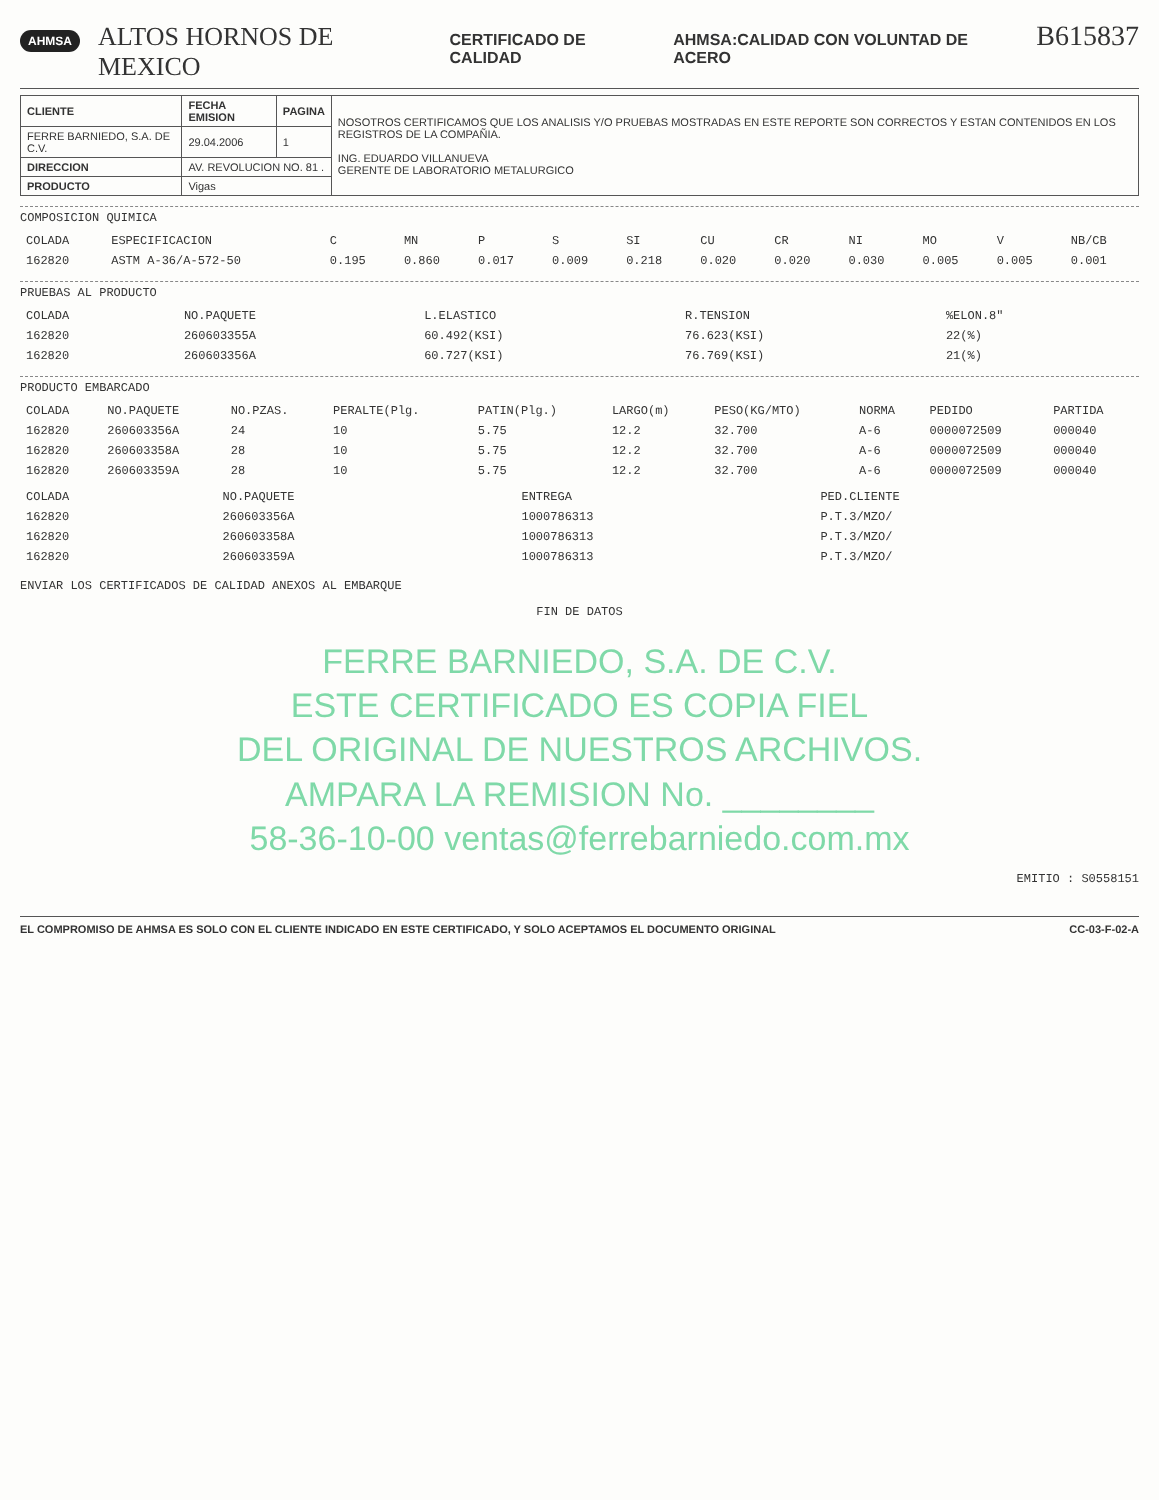AHMSA ALTOS HORNOS DE MEXICO CERTIFICADO DE CALIDAD AHMSA:CALIDAD CON VOLUNTAD DE ACERO B615837
| CLIENTE | FECHA EMISION | PAGINA | NOSOTROS CERTIFICAMOS QUE LOS ANALISIS Y/O PRUEBAS MOSTRADAS EN ESTE REPORTE SON CORRECTOS Y ESTAN CONTENIDOS EN LOS REGISTROS DE LA COMPAÑIA. ING. EDUARDO VILLANUEVA GERENTE DE LABORATORIO METALURGICO |
| FERRE BARNIEDO, S.A. DE C.V. | 29.04.2006 | 1 | |
| DIRECCION | AV. REVOLUCION NO. 81 . | | |
| PRODUCTO | Vigas | | |
COMPOSICION QUIMICA
| COLADA | ESPECIFICACION | C | MN | P | S | SI | CU | CR | NI | MO | V | NB/CB |
| --- | --- | --- | --- | --- | --- | --- | --- | --- | --- | --- | --- | --- |
| 162820 | ASTM A-36/A-572-50 | 0.195 | 0.860 | 0.017 | 0.009 | 0.218 | 0.020 | 0.020 | 0.030 | 0.005 | 0.005 | 0.001 |
PRUEBAS AL PRODUCTO
| COLADA | NO.PAQUETE | L.ELASTICO | R.TENSION | %ELON.8" |
| --- | --- | --- | --- | --- |
| 162820 | 260603355A | 60.492(KSI) | 76.623(KSI) | 22(%) |
| 162820 | 260603356A | 60.727(KSI) | 76.769(KSI) | 21(%) |
PRODUCTO EMBARCADO
| COLADA | NO.PAQUETE | NO.PZAS. | PERALTE(Plg. | PATIN(Plg.) | LARGO(m) | PESO(KG/MTO) | NORMA | PEDIDO | PARTIDA |
| --- | --- | --- | --- | --- | --- | --- | --- | --- | --- |
| 162820 | 260603356A | 24 | 10 | 5.75 | 12.2 | 32.700 | A-6 | 0000072509 | 000040 |
| 162820 | 260603358A | 28 | 10 | 5.75 | 12.2 | 32.700 | A-6 | 0000072509 | 000040 |
| 162820 | 260603359A | 28 | 10 | 5.75 | 12.2 | 32.700 | A-6 | 0000072509 | 000040 |
| COLADA | NO.PAQUETE | ENTREGA | PED.CLIENTE |
| --- | --- | --- | --- |
| 162820 | 260603356A | 1000786313 | P.T.3/MZO/ |
| 162820 | 260603358A | 1000786313 | P.T.3/MZO/ |
| 162820 | 260603359A | 1000786313 | P.T.3/MZO/ |
ENVIAR LOS CERTIFICADOS DE CALIDAD ANEXOS AL EMBARQUE
FIN DE DATOS
FERRE BARNIEDO, S.A. DE C.V.
ESTE CERTIFICADO ES COPIA FIEL
DEL ORIGINAL DE NUESTROS ARCHIVOS.
AMPARA LA REMISION No. ________
58-36-10-00 ventas@ferrebarniedo.com.mx
EMITIO : S0558151
EL COMPROMISO DE AHMSA ES SOLO CON EL CLIENTE INDICADO EN ESTE CERTIFICADO, Y SOLO ACEPTAMOS EL DOCUMENTO ORIGINAL CC-03-F-02-A